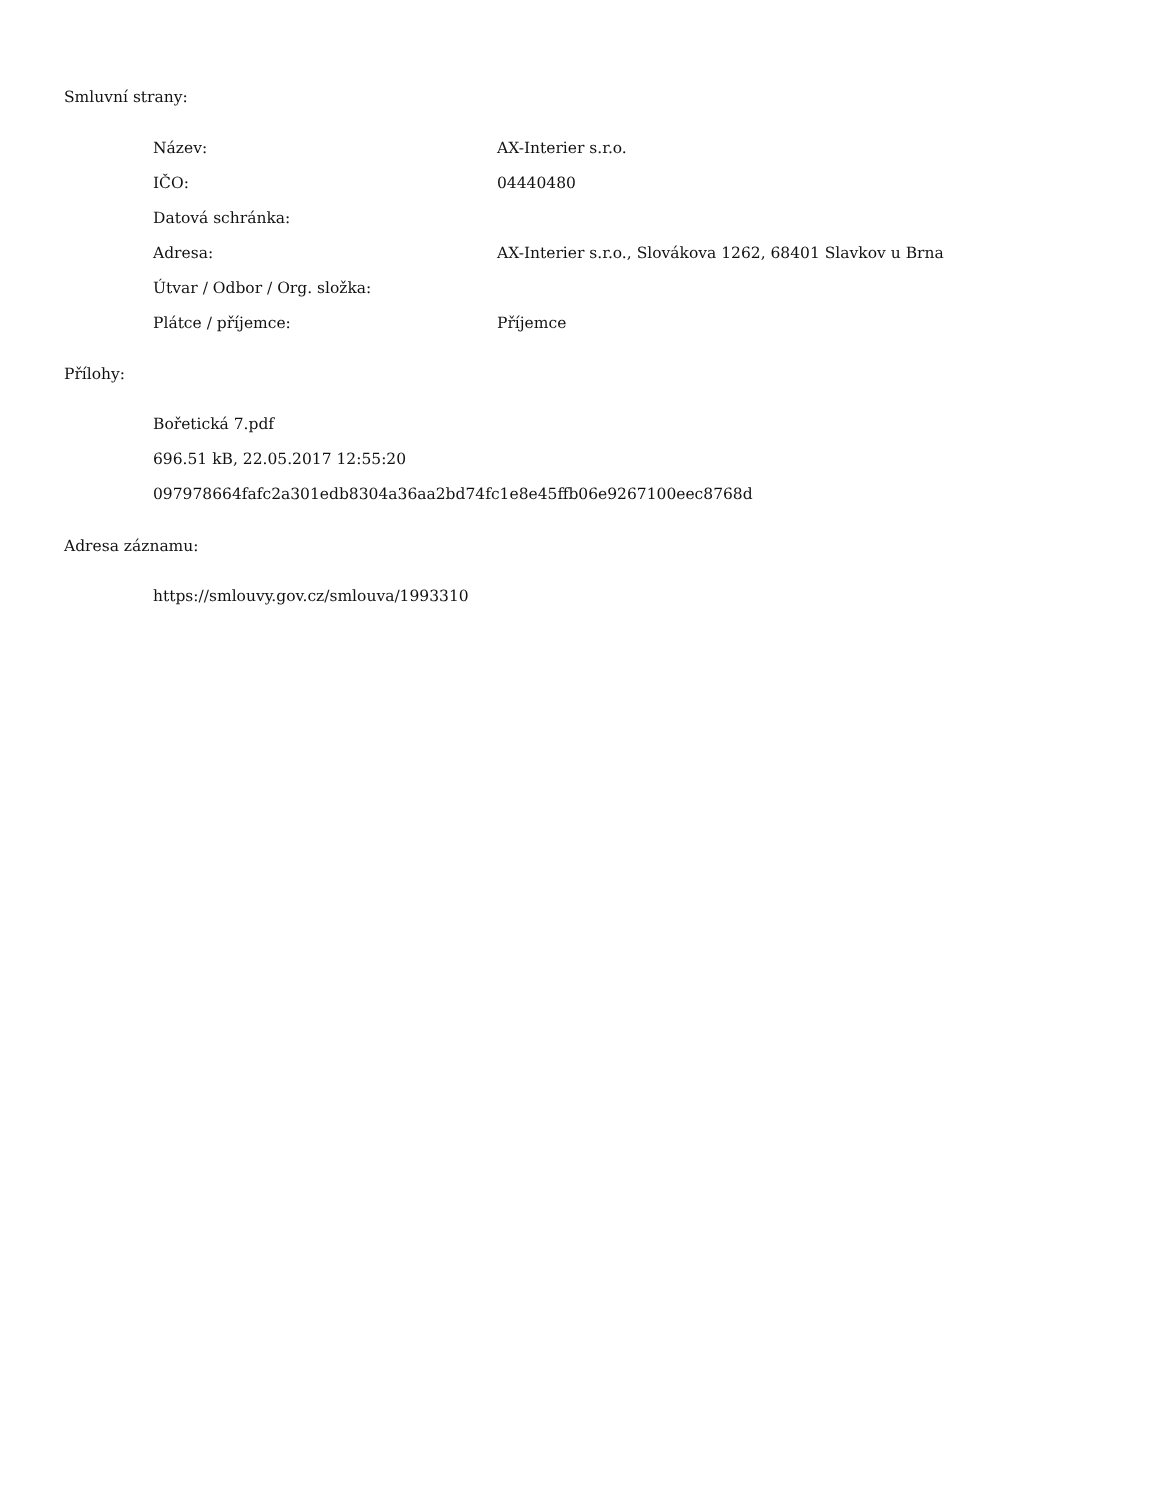Smluvní strany:
Název: AX-Interier s.r.o.
IČO: 04440480
Datová schránka:
Adresa:
AX-Interier s.r.o., Slovákova 1262, 68401 Slavkov u Brna
Útvar / Odbor / Org. složka:
Plátce / příjemce: Příjemce
Přílohy:
Bořetická 7.pdf
696.51 kB, 22.05.2017 12:55:20
097978664fafc2a301edb8304a36aa2bd74fc1e8e45ffb06e9267100eec8768d
Adresa záznamu:
https://smlouvy.gov.cz/smlouva/1993310